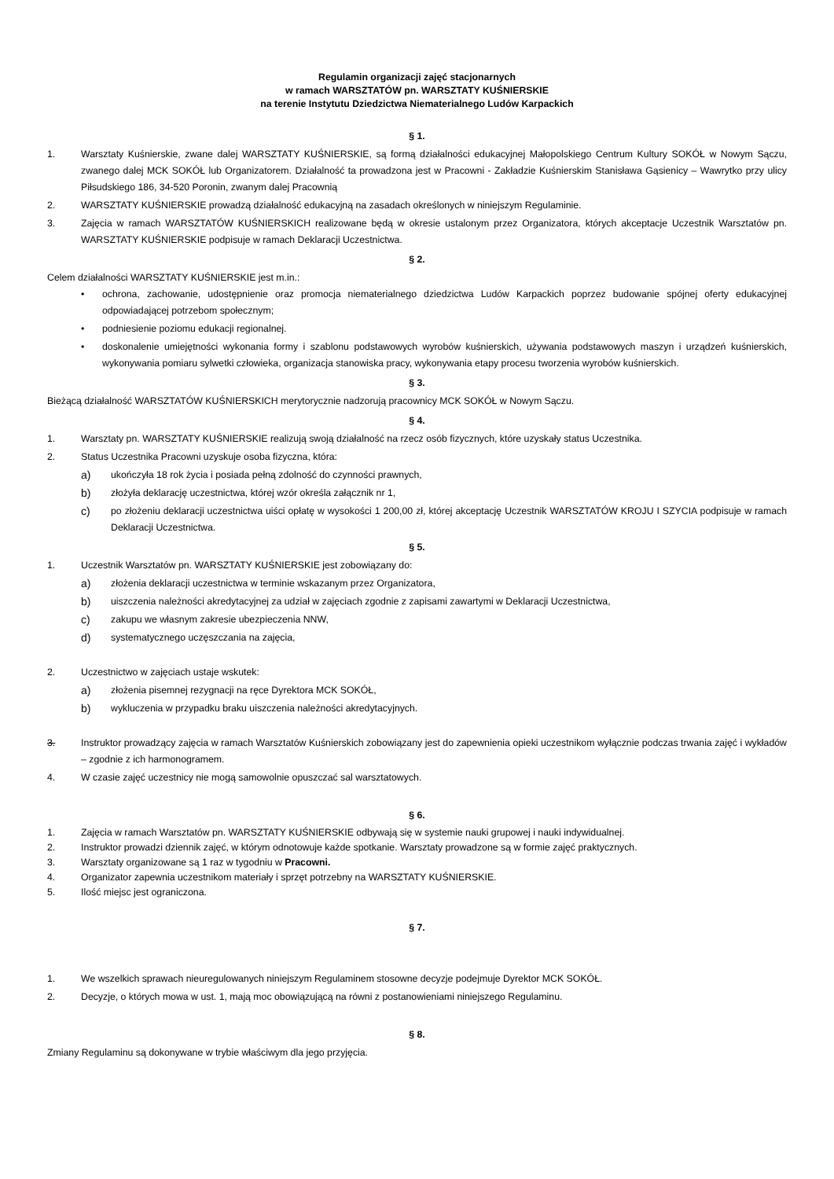Regulamin organizacji zajęć stacjonarnych
w ramach WARSZTATÓW pn. WARSZTATY KUŚNIERSKIE
na terenie Instytutu Dziedzictwa Niematerialnego Ludów Karpackich
§ 1.
1. Warsztaty Kuśnierskie, zwane dalej WARSZTATY KUŚNIERSKIE, są formą działalności edukacyjnej Małopolskiego Centrum Kultury SOKÓŁ w Nowym Sączu, zwanego dalej MCK SOKÓŁ lub Organizatorem. Działalność ta prowadzona jest w Pracowni - Zakładzie Kuśnierskim Stanisława Gąsienicy – Wawrytko przy ulicy Piłsudskiego 186, 34-520 Poronin, zwanym dalej Pracownią
2. WARSZTATY KUŚNIERSKIE prowadzą działalność edukacyjną na zasadach określonych w niniejszym Regulaminie.
3. Zajęcia w ramach WARSZTATÓW KUŚNIERSKICH realizowane będą w okresie ustalonym przez Organizatora, których akceptacje Uczestnik Warsztatów pn. WARSZTATY KUŚNIERSKIE podpisuje w ramach Deklaracji Uczestnictwa.
§ 2.
Celem działalności WARSZTATY KUŚNIERSKIE jest m.in.:
• ochrona, zachowanie, udostępnienie oraz promocja niematerialnego dziedzictwa Ludów Karpackich poprzez budowanie spójnej oferty edukacyjnej odpowiadającej potrzebom społecznym;
• podniesienie poziomu edukacji regionalnej.
• doskonalenie umiejętności wykonania formy i szablonu podstawowych wyrobów kuśnierskich, używania podstawowych maszyn i urządzeń kuśnierskich, wykonywania pomiaru sylwetki człowieka, organizacja stanowiska pracy, wykonywania etapy procesu tworzenia wyrobów kuśnierskich.
§ 3.
Bieżącą działalność WARSZTATÓW KUŚNIERSKICH merytorycznie nadzorują pracownicy MCK SOKÓŁ w Nowym Sączu.
§ 4.
1. Warsztaty pn. WARSZTATY KUŚNIERSKIE realizują swoją działalność na rzecz osób fizycznych, które uzyskały status Uczestnika.
2. Status Uczestnika Pracowni uzyskuje osoba fizyczna, która:
a) ukończyła 18 rok życia i posiada pełną zdolność do czynności prawnych,
b) złożyła deklarację uczestnictwa, której wzór określa załącznik nr 1,
c) po złożeniu deklaracji uczestnictwa uiści opłatę w wysokości 1 200,00 zł, której akceptację Uczestnik WARSZTATÓW KROJU I SZYCIA podpisuje w ramach Deklaracji Uczestnictwa.
§ 5.
1. Uczestnik Warsztatów pn. WARSZTATY KUŚNIERSKIE jest zobowiązany do:
a) złożenia deklaracji uczestnictwa w terminie wskazanym przez Organizatora,
b) uiszczenia należności akredytacyjnej za udział w zajęciach zgodnie z zapisami zawartymi w Deklaracji Uczestnictwa,
c) zakupu we własnym zakresie ubezpieczenia NNW,
d) systematycznego uczęszczania na zajęcia,
2. Uczestnictwo w zajęciach ustaje wskutek:
a) złożenia pisemnej rezygnacji na ręce Dyrektora MCK SOKÓŁ,
b) wykluczenia w przypadku braku uiszczenia należności akredytacyjnych.
3. Instruktor prowadzący zajęcia w ramach Warsztatów Kuśnierskich zobowiązany jest do zapewnienia opieki uczestnikom wyłącznie podczas trwania zajęć i wykładów – zgodnie z ich harmonogramem.
4. W czasie zajęć uczestnicy nie mogą samowolnie opuszczać sal warsztatowych.
§ 6.
1. Zajęcia w ramach Warsztatów pn. WARSZTATY KUŚNIERSKIE odbywają się w systemie nauki grupowej i nauki indywidualnej.
2. Instruktor prowadzi dziennik zajęć, w którym odnotowuje każde spotkanie. Warsztaty prowadzone są w formie zajęć praktycznych.
3. Warsztaty organizowane są 1 raz w tygodniu w Pracowni.
4. Organizator zapewnia uczestnikom materiały i sprzęt potrzebny na WARSZTATY KUŚNIERSKIE.
5. Ilość miejsc jest ograniczona.
§ 7.
1. We wszelkich sprawach nieuregulowanych niniejszym Regulaminem stosowne decyzje podejmuje Dyrektor MCK SOKÓŁ.
2. Decyzje, o których mowa w ust. 1, mają moc obowiązującą na równi z postanowieniami niniejszego Regulaminu.
§ 8.
Zmiany Regulaminu są dokonywane w trybie właściwym dla jego przyjęcia.